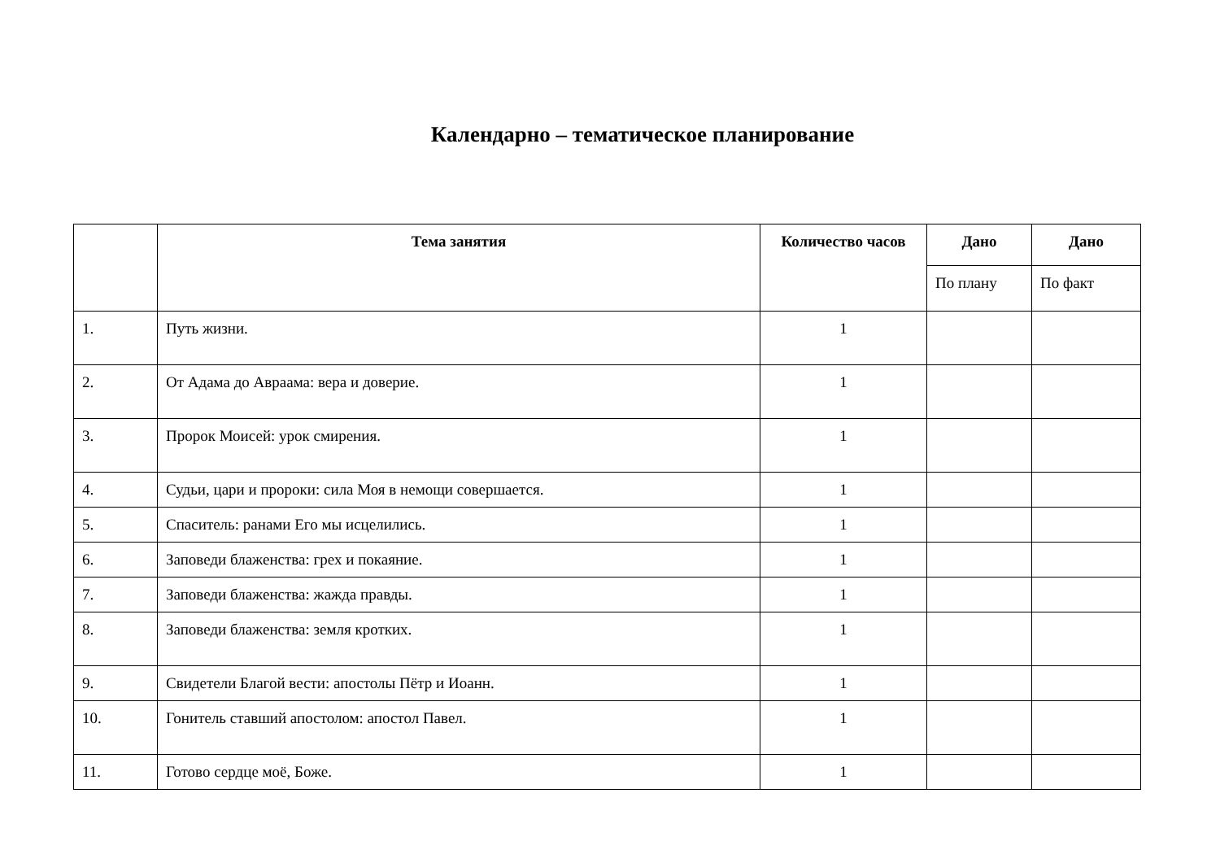Календарно – тематическое планирование
| | Тема занятия | Количество часов | Дано | Дано |
| --- | --- | --- | --- | --- |
| | | | По плану | По факт |
| 1. | Путь жизни. | 1 | | |
| 2. | От Адама до Авраама: вера и доверие. | 1 | | |
| 3. | Пророк Моисей: урок смирения. | 1 | | |
| 4. | Судьи, цари и пророки: сила Моя в немощи совершается. | 1 | | |
| 5. | Спаситель: ранами Его мы исцелились. | 1 | | |
| 6. | Заповеди блаженства: грех и покаяние. | 1 | | |
| 7. | Заповеди блаженства: жажда правды. | 1 | | |
| 8. | Заповеди блаженства: земля кротких. | 1 | | |
| 9. | Свидетели Благой вести: апостолы Пётр и Иоанн. | 1 | | |
| 10. | Гонитель ставший апостолом: апостол Павел. | 1 | | |
| 11. | Готово сердце моё, Боже. | 1 | | |